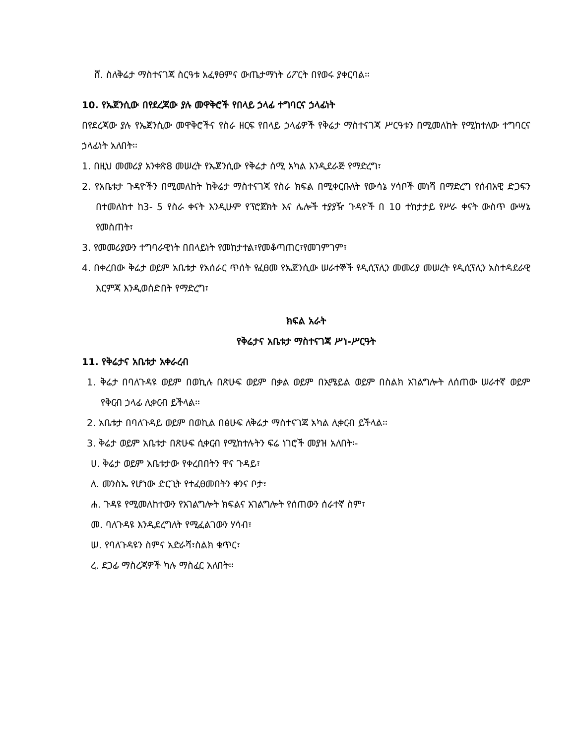ሸ. ስለቅሬታ ማስተናገጃ ስርዓቱ አፈፃፀምና ውጤታማነት ሪፖርት በየወሩ ያቀርባል፡፡
10. የኤጀንሲው በየደረጃው ያሉ መዋቅሮች የበላይ ኃላፊ ተግባርና ኃላፊነት
በየደረጃው ያሉ የኤጀንሲው መዋቅሮችና የስራ ዘርፍ የበላይ ኃላፊዎች የቅሬታ ማስተናገጃ ሥርዓቱን በሚመለከት የሚከተለው ተግባርና ኃላፊነት አለበት፡፡
1. በዚህ መመሪያ አንቀጽ8 መሠረት የኤጀንሲው የቅሬታ ሰሚ አካል እንዲደራጅ የማድረግ፣
2. የአቤቱታ ጉዳዮችን በሚመለከት ከቅሬታ ማስተናገጃ የስራ ክፍል በሚቀርቡለት የውሳኔ ሃሳቦች መነሻ በማድረግ የሰብአዊ ድጋፍን በተመለከተ ከ3- 5 የስራ ቀናት እንዲሁም የፕሮጀክት እና ሌሎች ተያያዥ ጉዳዮች በ 10 ተከታታይ የሥራ ቀናት ውስጥ ውሣኔ የመስጠት፣
3. የመመሪያውን ተግባራዊነት በበላይነት የመከታተል፣የመቆጣጠር፣የመገምገም፣
4. በቀረበው ቅሬታ ወይም አቤቱታ የአሰራር ጥሰት የፈፀመ የኤጀንሲው ሠራተኞች የዲሲፕሊን መመሪያ መሠረት የዲሲፕሊን አስተዳደራዊ እርምጃ እንዲወሰድበት የማድረግ፣
ክፍል አራት
የቅሬታና አቤቱታ ማስተናገጃ ሥነ-ሥርዓት
11. የቅሬታና አቤቱታ አቀራረብ
1. ቅሬታ በባለጉዳዩ ወይም በወኪሉ በጽሁፍ ወይም በቃል ወይም በኢሜይል ወይም በስልክ አገልግሎት ለሰጠው ሠራተኛ ወይም የቅርብ ኃላፊ ሊቀርብ ይችላል፡፡
2. አቤቱታ በባለጉዳይ ወይም በወኪል በፅሁፍ ለቅሬታ ማስተናገጃ አካል ሊቀርብ ይችላል፡፡
3. ቅሬታ ወይም አቤቱታ በጽሁፍ ሲቀርብ የሚከተሉትን ፍሬ ነገሮች መያዝ አለበት፡-
ሀ. ቅሬታ ወይም አቤቱታው የቀረበበትን ዋና ጉዳይ፣
ለ. መንስኤ የሆነው ድርጊት የተፈፀመበትን ቀንና ቦታ፣
ሐ. ጉዳዩ የሚመለከተውን የአገልግሎት ክፍልና አገልግሎት የሰጠውን ሰራተኛ ስም፣
መ. ባለጉዳዩ እንዲደረግለት የሚፈልገውን ሃሳብ፣
ሠ. የባለጉዳዩን ስምና አድራሻ፣ስልክ ቁጥር፣
ረ. ደጋፊ ማስረጃዎች ካሉ ማስፈር አለበት፡፡